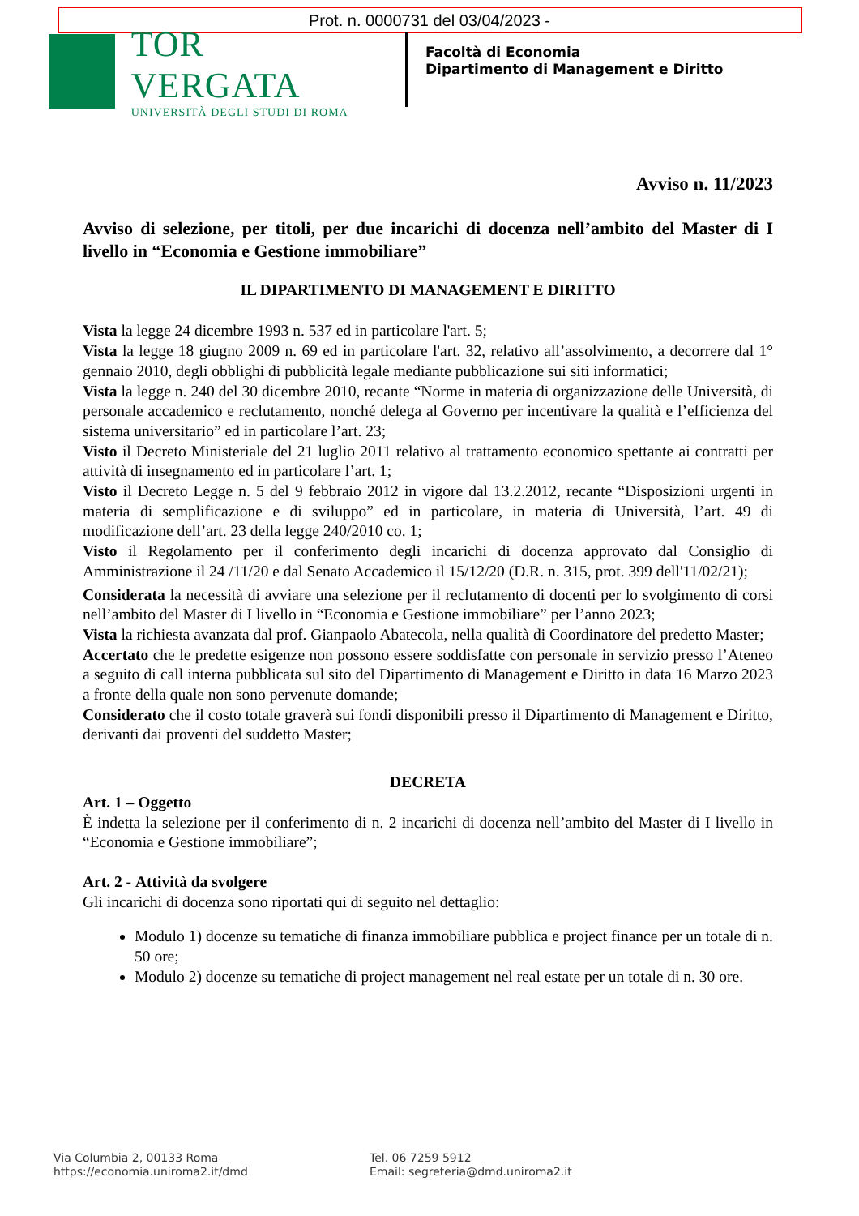Prot. n. 0000731 del 03/04/2023 -
TOR VERGATA
UNIVERSITÀ DEGLI STUDI DI ROMA
Facoltà di Economia
Dipartimento di Management e Diritto
Avviso n. 11/2023
Avviso di selezione, per titoli, per due incarichi di docenza nell’ambito del Master di I livello in “Economia e Gestione immobiliare”
IL DIPARTIMENTO DI MANAGEMENT E DIRITTO
Vista la legge 24 dicembre 1993 n. 537 ed in particolare l'art. 5;
Vista la legge 18 giugno 2009 n. 69 ed in particolare l'art. 32, relativo all’assolvimento, a decorrere dal 1° gennaio 2010, degli obblighi di pubblicità legale mediante pubblicazione sui siti informatici;
Vista la legge n. 240 del 30 dicembre 2010, recante “Norme in materia di organizzazione delle Università, di personale accademico e reclutamento, nonché delega al Governo per incentivare la qualità e l’efficienza del sistema universitario” ed in particolare l’art. 23;
Visto il Decreto Ministeriale del 21 luglio 2011 relativo al trattamento economico spettante ai contratti per attività di insegnamento ed in particolare l’art. 1;
Visto il Decreto Legge n. 5 del 9 febbraio 2012 in vigore dal 13.2.2012, recante “Disposizioni urgenti in materia di semplificazione e di sviluppo” ed in particolare, in materia di Università, l’art. 49 di modificazione dell’art. 23 della legge 240/2010 co. 1;
Visto il Regolamento per il conferimento degli incarichi di docenza approvato dal Consiglio di Amministrazione il 24 /11/20 e dal Senato Accademico il 15/12/20 (D.R. n. 315, prot. 399 dell'11/02/21);
Considerata la necessità di avviare una selezione per il reclutamento di docenti per lo svolgimento di corsi nell’ambito del Master di I livello in “Economia e Gestione immobiliare” per l’anno 2023;
Vista la richiesta avanzata dal prof. Gianpaolo Abatecola, nella qualità di Coordinatore del predetto Master;
Accertato che le predette esigenze non possono essere soddisfatte con personale in servizio presso l’Ateneo a seguito di call interna pubblicata sul sito del Dipartimento di Management e Diritto in data 16 Marzo 2023 a fronte della quale non sono pervenute domande;
Considerato che il costo totale graverà sui fondi disponibili presso il Dipartimento di Management e Diritto, derivanti dai proventi del suddetto Master;
DECRETA
Art. 1 – Oggetto
È indetta la selezione per il conferimento di n. 2 incarichi di docenza nell’ambito del Master di I livello in “Economia e Gestione immobiliare”;
Art. 2 - Attività da svolgere
Gli incarichi di docenza sono riportati qui di seguito nel dettaglio:
Modulo 1) docenze su tematiche di finanza immobiliare pubblica e project finance per un totale di n. 50 ore;
Modulo 2) docenze su tematiche di project management nel real estate per un totale di n. 30 ore.
Via Columbia 2, 00133 Roma
https://economia.uniroma2.it/dmd
Tel. 06 7259 5912
Email: segreteria@dmd.uniroma2.it